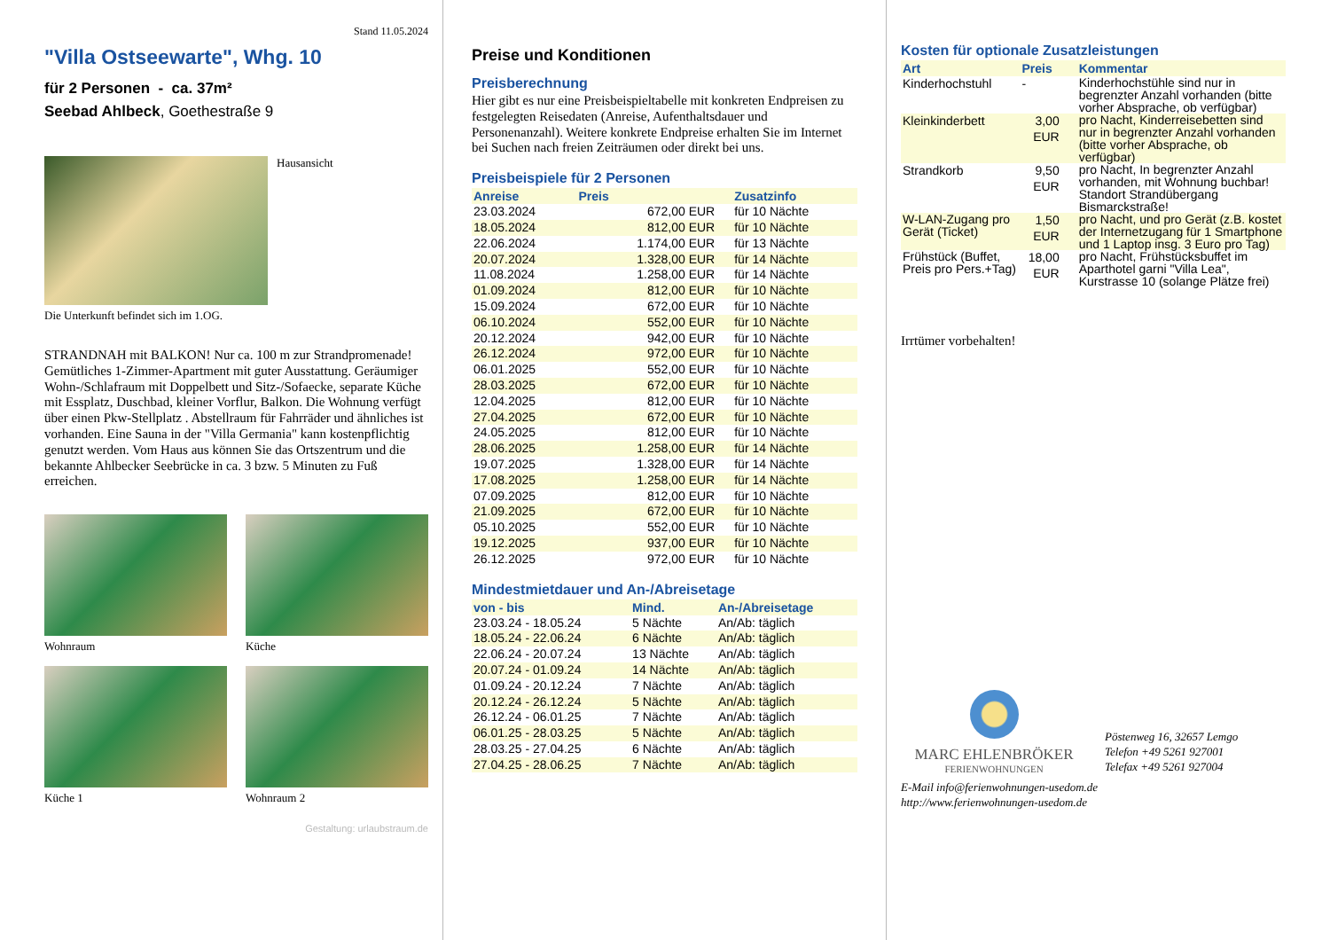Stand 11.05.2024
"Villa Ostseewarte", Whg. 10
für 2 Personen - ca. 37m²
Seebad Ahlbeck, Goethestraße 9
Hausansicht
Die Unterkunft befindet sich im 1.OG.
STRANDNAH mit BALKON! Nur ca. 100 m zur Strandpromenade! Gemütliches 1-Zimmer-Apartment mit guter Ausstattung. Geräumiger Wohn-/Schlafraum mit Doppelbett und Sitz-/Sofaecke, separate Küche mit Essplatz, Duschbad, kleiner Vorflur, Balkon. Die Wohnung verfügt über einen Pkw-Stellplatz . Abstellraum für Fahrräder und ähnliches ist vorhanden. Eine Sauna in der "Villa Germania" kann kostenpflichtig genutzt werden. Vom Haus aus können Sie das Ortszentrum und die bekannte Ahlbecker Seebrücke in ca. 3 bzw. 5 Minuten zu Fuß erreichen.
Wohnraum
Küche
Küche 1
Wohnraum 2
Gestaltung: urlaubstraum.de
Preise und Konditionen
Preisberechnung
Hier gibt es nur eine Preisbeispieltabelle mit konkreten Endpreisen zu festgelegten Reisedaten (Anreise, Aufenthaltsdauer und Personenanzahl). Weitere konkrete Endpreise erhalten Sie im Internet bei Suchen nach freien Zeiträumen oder direkt bei uns.
Preisbeispiele für 2 Personen
| Anreise | Preis | Zusatzinfo |
| --- | --- | --- |
| 23.03.2024 | 672,00 EUR | für 10 Nächte |
| 18.05.2024 | 812,00 EUR | für 10 Nächte |
| 22.06.2024 | 1.174,00 EUR | für 13 Nächte |
| 20.07.2024 | 1.328,00 EUR | für 14 Nächte |
| 11.08.2024 | 1.258,00 EUR | für 14 Nächte |
| 01.09.2024 | 812,00 EUR | für 10 Nächte |
| 15.09.2024 | 672,00 EUR | für 10 Nächte |
| 06.10.2024 | 552,00 EUR | für 10 Nächte |
| 20.12.2024 | 942,00 EUR | für 10 Nächte |
| 26.12.2024 | 972,00 EUR | für 10 Nächte |
| 06.01.2025 | 552,00 EUR | für 10 Nächte |
| 28.03.2025 | 672,00 EUR | für 10 Nächte |
| 12.04.2025 | 812,00 EUR | für 10 Nächte |
| 27.04.2025 | 672,00 EUR | für 10 Nächte |
| 24.05.2025 | 812,00 EUR | für 10 Nächte |
| 28.06.2025 | 1.258,00 EUR | für 14 Nächte |
| 19.07.2025 | 1.328,00 EUR | für 14 Nächte |
| 17.08.2025 | 1.258,00 EUR | für 14 Nächte |
| 07.09.2025 | 812,00 EUR | für 10 Nächte |
| 21.09.2025 | 672,00 EUR | für 10 Nächte |
| 05.10.2025 | 552,00 EUR | für 10 Nächte |
| 19.12.2025 | 937,00 EUR | für 10 Nächte |
| 26.12.2025 | 972,00 EUR | für 10 Nächte |
Mindestmietdauer und An-/Abreisetage
| von - bis | Mind. | An-/Abreisetage |
| --- | --- | --- |
| 23.03.24 - 18.05.24 | 5 Nächte | An/Ab: täglich |
| 18.05.24 - 22.06.24 | 6 Nächte | An/Ab: täglich |
| 22.06.24 - 20.07.24 | 13 Nächte | An/Ab: täglich |
| 20.07.24 - 01.09.24 | 14 Nächte | An/Ab: täglich |
| 01.09.24 - 20.12.24 | 7 Nächte | An/Ab: täglich |
| 20.12.24 - 26.12.24 | 5 Nächte | An/Ab: täglich |
| 26.12.24 - 06.01.25 | 7 Nächte | An/Ab: täglich |
| 06.01.25 - 28.03.25 | 5 Nächte | An/Ab: täglich |
| 28.03.25 - 27.04.25 | 6 Nächte | An/Ab: täglich |
| 27.04.25 - 28.06.25 | 7 Nächte | An/Ab: täglich |
Kosten für optionale Zusatzleistungen
| Art | Preis | Kommentar |
| --- | --- | --- |
| Kinderhochstuhl | - | Kinderhochstühle sind nur in begrenzter Anzahl vorhanden (bitte vorher Absprache, ob verfügbar) |
| Kleinkinderbett | 3,00 EUR | pro Nacht, Kinderreisebetten sind nur in begrenzter Anzahl vorhanden (bitte vorher Absprache, ob verfügbar) |
| Strandkorb | 9,50 EUR | pro Nacht, In begrenzter Anzahl vorhanden, mit Wohnung buchbar! Standort Strandübergang Bismarckstraße! |
| W-LAN-Zugang pro Gerät (Ticket) | 1,50 EUR | pro Nacht, und pro Gerät (z.B. kostet der Internetzugang für 1 Smartphone und 1 Laptop insg. 3 Euro pro Tag) |
| Frühstück (Buffet, Preis pro Pers.+Tag) | 18,00 EUR | pro Nacht, Frühstücksbuffet im Aparthotel garni "Villa Lea", Kurstrasse 10 (solange Plätze frei) |
Irrtümer vorbehalten!
MARC EHLENBRÖKER
FERIENWOHNUNGEN
Pöstenweg 16, 32657 Lemgo
Telefon +49 5261 927001
Telefax +49 5261 927004
E-Mail info@ferienwohnungen-usedom.de
http://www.ferienwohnungen-usedom.de